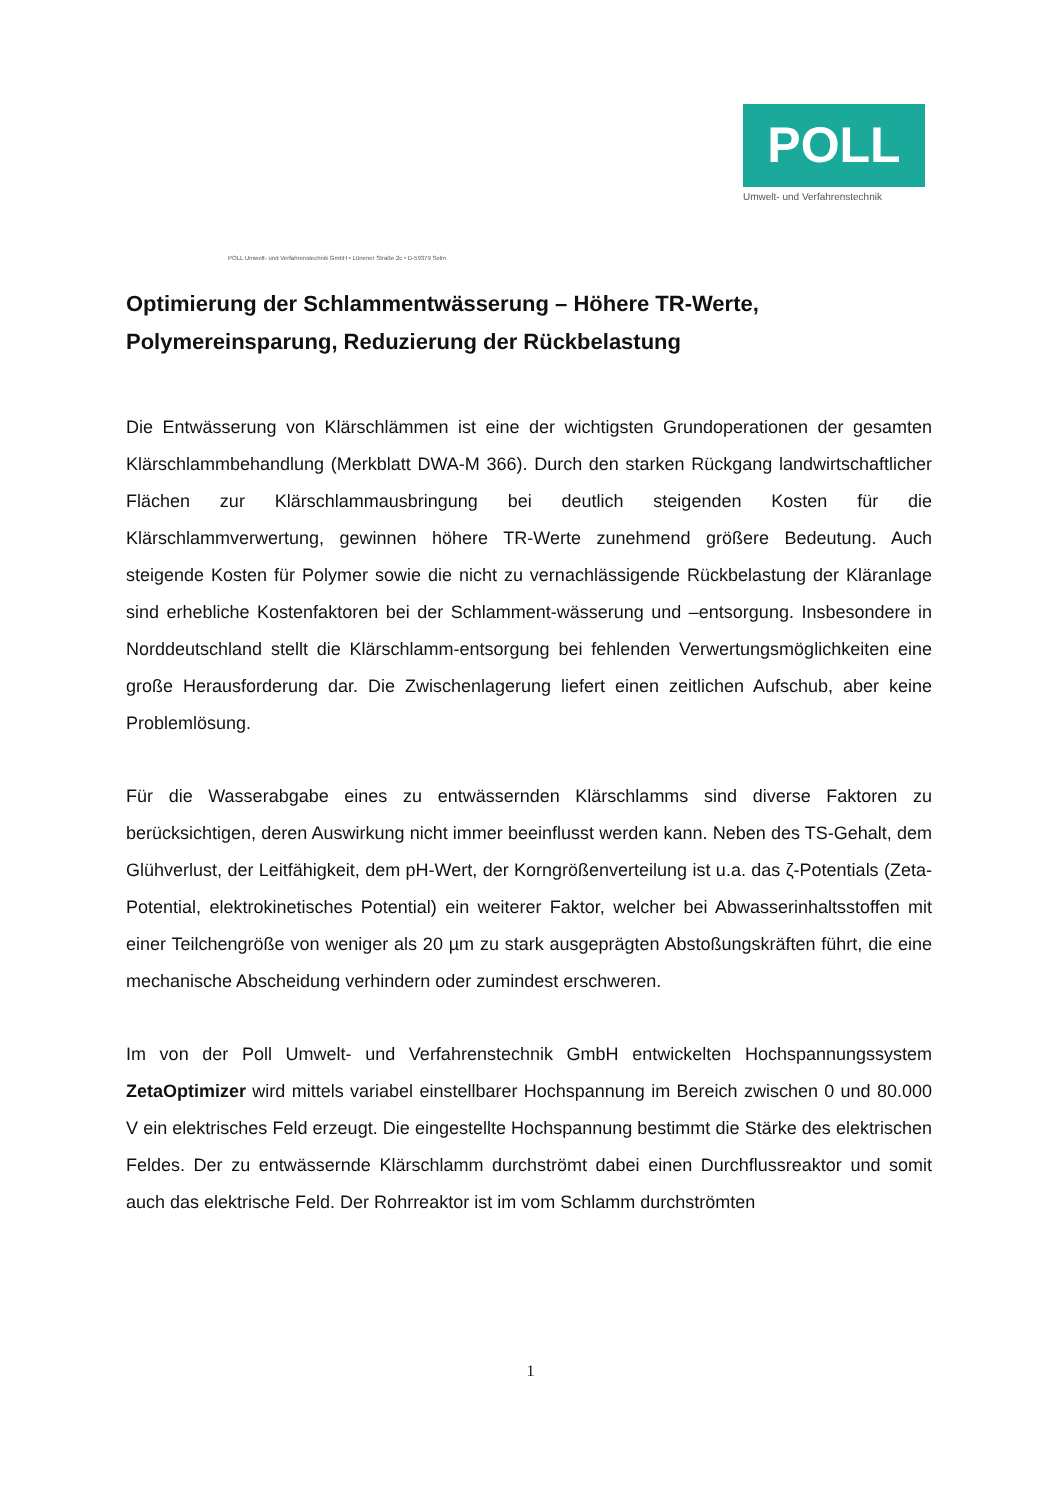POLL
Umwelt- und Verfahrenstechnik
POLL Umwelt- und Verfahrenstechnik GmbH • Lünener Straße 2c • D-59379 Selm
Optimierung der Schlammentwässerung – Höhere TR-Werte, Polymereinsparung, Reduzierung der Rückbelastung
Die Entwässerung von Klärschlämmen ist eine der wichtigsten Grundoperationen der gesamten Klärschlammbehandlung (Merkblatt DWA-M 366). Durch den starken Rückgang landwirtschaftlicher Flächen zur Klärschlammausbringung bei deutlich steigenden Kosten für die Klärschlammverwertung, gewinnen höhere TR-Werte zunehmend größere Bedeutung. Auch steigende Kosten für Polymer sowie die nicht zu vernachlässigende Rückbelastung der Kläranlage sind erhebliche Kostenfaktoren bei der Schlamment-wässerung und –entsorgung. Insbesondere in Norddeutschland stellt die Klärschlamm-entsorgung bei fehlenden Verwertungsmöglichkeiten eine große Herausforderung dar. Die Zwischenlagerung liefert einen zeitlichen Aufschub, aber keine Problemlösung.
Für die Wasserabgabe eines zu entwässernden Klärschlamms sind diverse Faktoren zu berücksichtigen, deren Auswirkung nicht immer beeinflusst werden kann. Neben des TS-Gehalt, dem Glühverlust, der Leitfähigkeit, dem pH-Wert, der Korngrößenverteilung ist u.a. das ζ-Potentials (Zeta-Potential, elektrokinetisches Potential) ein weiterer Faktor, welcher bei Abwasserinhaltsstoffen mit einer Teilchengröße von weniger als 20 µm zu stark ausgeprägten Abstoßungskräften führt, die eine mechanische Abscheidung verhindern oder zumindest erschweren.
Im von der Poll Umwelt- und Verfahrenstechnik GmbH entwickelten Hochspannungssystem ZetaOptimizer wird mittels variabel einstellbarer Hochspannung im Bereich zwischen 0 und 80.000 V ein elektrisches Feld erzeugt. Die eingestellte Hochspannung bestimmt die Stärke des elektrischen Feldes. Der zu entwässernde Klärschlamm durchströmt dabei einen Durchflussreaktor und somit auch das elektrische Feld. Der Rohrreaktor ist im vom Schlamm durchströmten
1